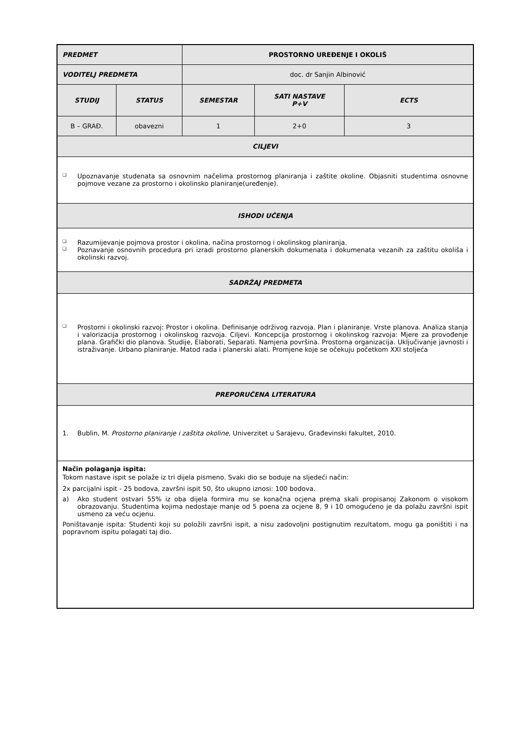| PREDMET | | PROSTORNO UREĐENJE I OKOLIŠ | | |
| VODITELJ PREDMETA | | doc. dr Sanjin Albinović | | |
| STUDIJ | STATUS | SEMESTAR | SATI NASTAVE P+V | ECTS |
| B – GRAĐ. | obavezni | 1 | 2+0 | 3 |
| CILJEVI | | | | |
| ❏ Upoznavanje studenata sa osnovnim načelima prostornog planiranja i zaštite okoline. Objasniti studentima osnovne pojmove vezane za prostorno i okolinsko planiranje(uređenje). | | | | |
| ISHODI UČENJA | | | | |
| ❏ Razumijevanje pojmova prostor i okolina, načina prostornog i okolinskog planiranja. ❏ Poznavanje osnovnih procedura pri izradi prostorno planerskih dokumenata i dokumenata vezanih za zaštitu okoliša i okolinski razvoj. | | | | |
| SADRŽAJ PREDMETA | | | | |
| ❏ Prostorni i okolinski razvoj: Prostor i okolina. Definisanje održivog razvoja. Plan i planiranje. Vrste planova. Analiza stanja i valorizacija prostornog i okolinskog razvoja. Ciljevi. Koncepcija prostornog i okolinskog razvoja: Mjere za provođenje plana. Grafički dio planova. Studije, Elaborati, Separati. Namjena površina. Prostorna organizacija. Uključivanje javnosti i istraživanje. Urbano planiranje. Matod rada i planerski alati. Promjene koje se očekuju početkom XXI stoljeća | | | | |
| PREPORUČENA LITERATURA | | | | |
| 1. Bublin, M. Prostorno planiranje i zaštita okoline , Univerzitet u Sarajevu, Građevinski fakultet, 2010. | | | | |
| Način polaganja ispita: Tokom nastave ispit se polaže iz tri dijela pismeno. Svaki dio se boduje na sljedeći način: 2x parcijalni ispit - 25 bodova, završni ispit 50, što ukupno iznosi: 100 bodova. a) Ako student ostvari 55% iz oba dijela formira mu se konačna ocjena prema skali propisanoj Zakonom o visokom obrazovanju. Studentima kojima nedostaje manje od 5 poena za ocjene 8, 9 i 10 omogućeno je da polažu završni ispit usmeno za veću ocjenu. Poništavanje ispita: Studenti koji su položili završni ispit, a nisu zadovoljni postignutim rezultatom, mogu ga poništiti i na popravnom ispitu polagati taj dio. | | | | |